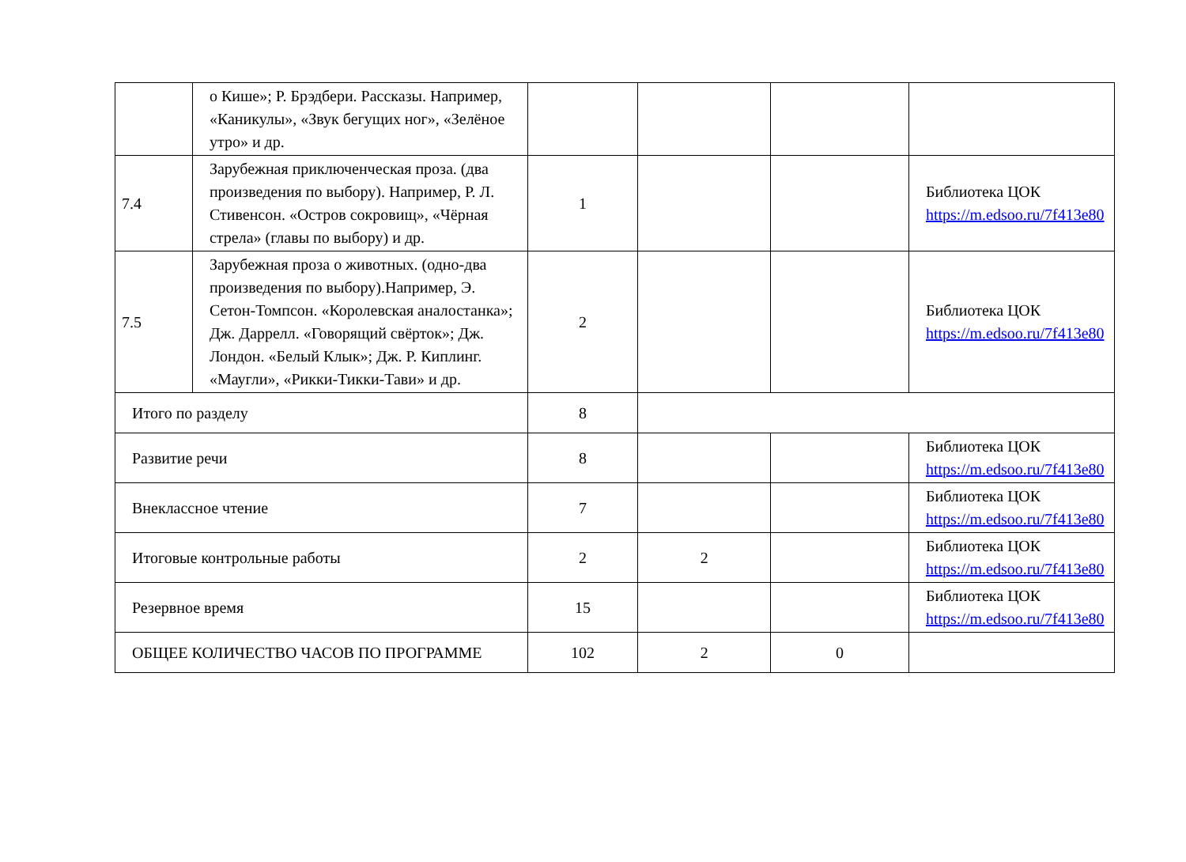| | о Кише»; Р. Брэдбери. Рассказы. Например, «Каникулы», «Звук бегущих ног», «Зелёное утро» и др. | | | | |
| 7.4 | Зарубежная приключенческая проза. (два произведения по выбору). Например, Р. Л. Стивенсон. «Остров сокровищ», «Чёрная стрела» (главы по выбору) и др. | 1 | | | Библиотека ЦОК https://m.edsoo.ru/7f413e80 |
| 7.5 | Зарубежная проза о животных. (одно-два произведения по выбору).Например, Э. Сетон-Томпсон. «Королевская аналостанка»; Дж. Даррелл. «Говорящий свёрток»; Дж. Лондон. «Белый Клык»; Дж. Р. Киплинг. «Маугли», «Рикки-Тикки-Тави» и др. | 2 | | | Библиотека ЦОК https://m.edsoo.ru/7f413e80 |
| Итого по разделу | | 8 | | | |
| Развитие речи | | 8 | | | Библиотека ЦОК https://m.edsoo.ru/7f413e80 |
| Внеклассное чтение | | 7 | | | Библиотека ЦОК https://m.edsoo.ru/7f413e80 |
| Итоговые контрольные работы | | 2 | 2 | | Библиотека ЦОК https://m.edsoo.ru/7f413e80 |
| Резервное время | | 15 | | | Библиотека ЦОК https://m.edsoo.ru/7f413e80 |
| ОБЩЕЕ КОЛИЧЕСТВО ЧАСОВ ПО ПРОГРАММЕ | | 102 | 2 | 0 | |